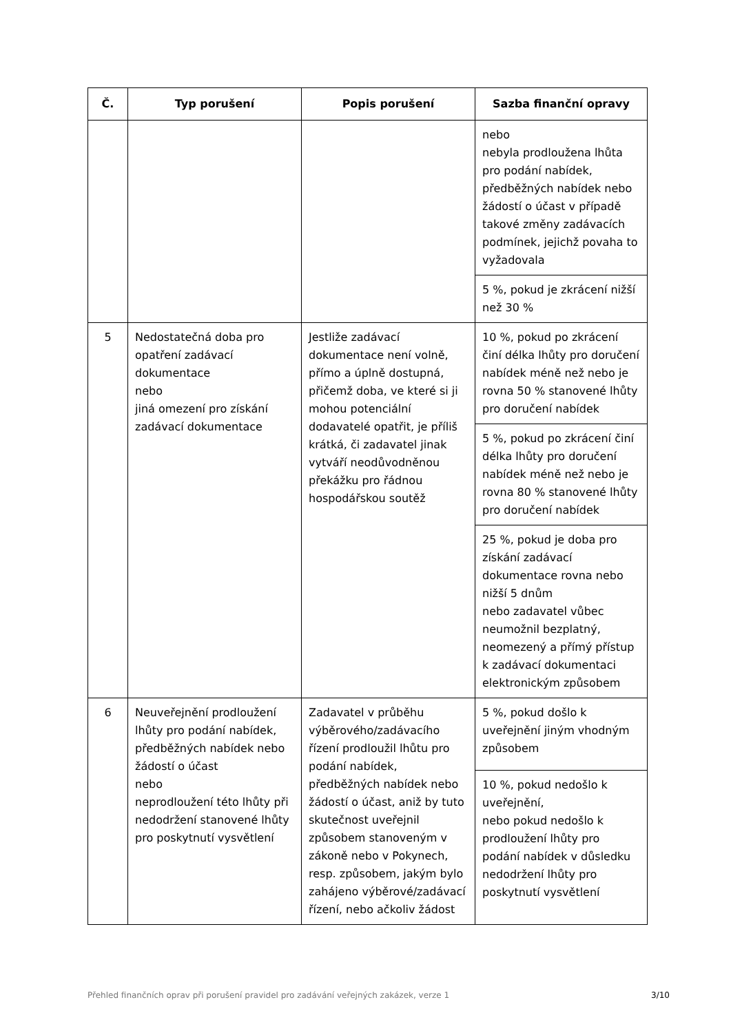| Č. | Typ porušení | Popis porušení | Sazba finanční opravy |
| --- | --- | --- | --- |
| | | | nebo nebyla prodloužena lhůta pro podání nabídek, předběžných nabídek nebo žádostí o účast v případě takové změny zadávacích podmínek, jejichž povaha to vyžadovala |
| | | | 5 %, pokud je zkrácení nižší než 30 % |
| 5 | Nedostatečná doba pro opatření zadávací dokumentace nebo jiná omezení pro získání zadávací dokumentace | Jestliže zadávací dokumentace není volně, přímo a úplně dostupná, přičemž doba, ve které si ji mohou potenciální dodavatelé opatřit, je příliš krátká, či zadavatel jinak vytváří neodůvodněnou překážku pro řádnou hospodářskou soutěž | 10 %, pokud po zkrácení činí délka lhůty pro doručení nabídek méně než nebo je rovna 50 % stanovené lhůty pro doručení nabídek |
| | | | 5 %, pokud po zkrácení činí délka lhůty pro doručení nabídek méně než nebo je rovna 80 % stanovené lhůty pro doručení nabídek |
| | | | 25 %, pokud je doba pro získání zadávací dokumentace rovna nebo nižší 5 dnům nebo zadavatel vůbec neumožnil bezplatný, neomezený a přímý přístup k zadávací dokumentaci elektronickým způsobem |
| 6 | Neuveřejnění prodloužení lhůty pro podání nabídek, předběžných nabídek nebo žádostí o účast nebo neprodloužení této lhůty při nedodržení stanovené lhůty pro poskytnutí vysvětlení | Zadavatel v průběhu výběrového/zadávacího řízení prodloužil lhůtu pro podání nabídek, předběžných nabídek nebo žádostí o účast, aniž by tuto skutečnost uveřejnil způsobem stanoveným v zákoně nebo v Pokynech, resp. způsobem, jakým bylo zahájeno výběrové/zadávací řízení, nebo ačkoliv žádost | 5 %, pokud došlo k uveřejnění jiným vhodným způsobem |
| | | | 10 %, pokud nedošlo k uveřejnění, nebo pokud nedošlo k prodloužení lhůty pro podání nabídek v důsledku nedodržení lhůty pro poskytnutí vysvětlení |
Přehled finančních oprav při porušení pravidel pro zadávání veřejných zakázek, verze 1 3/10